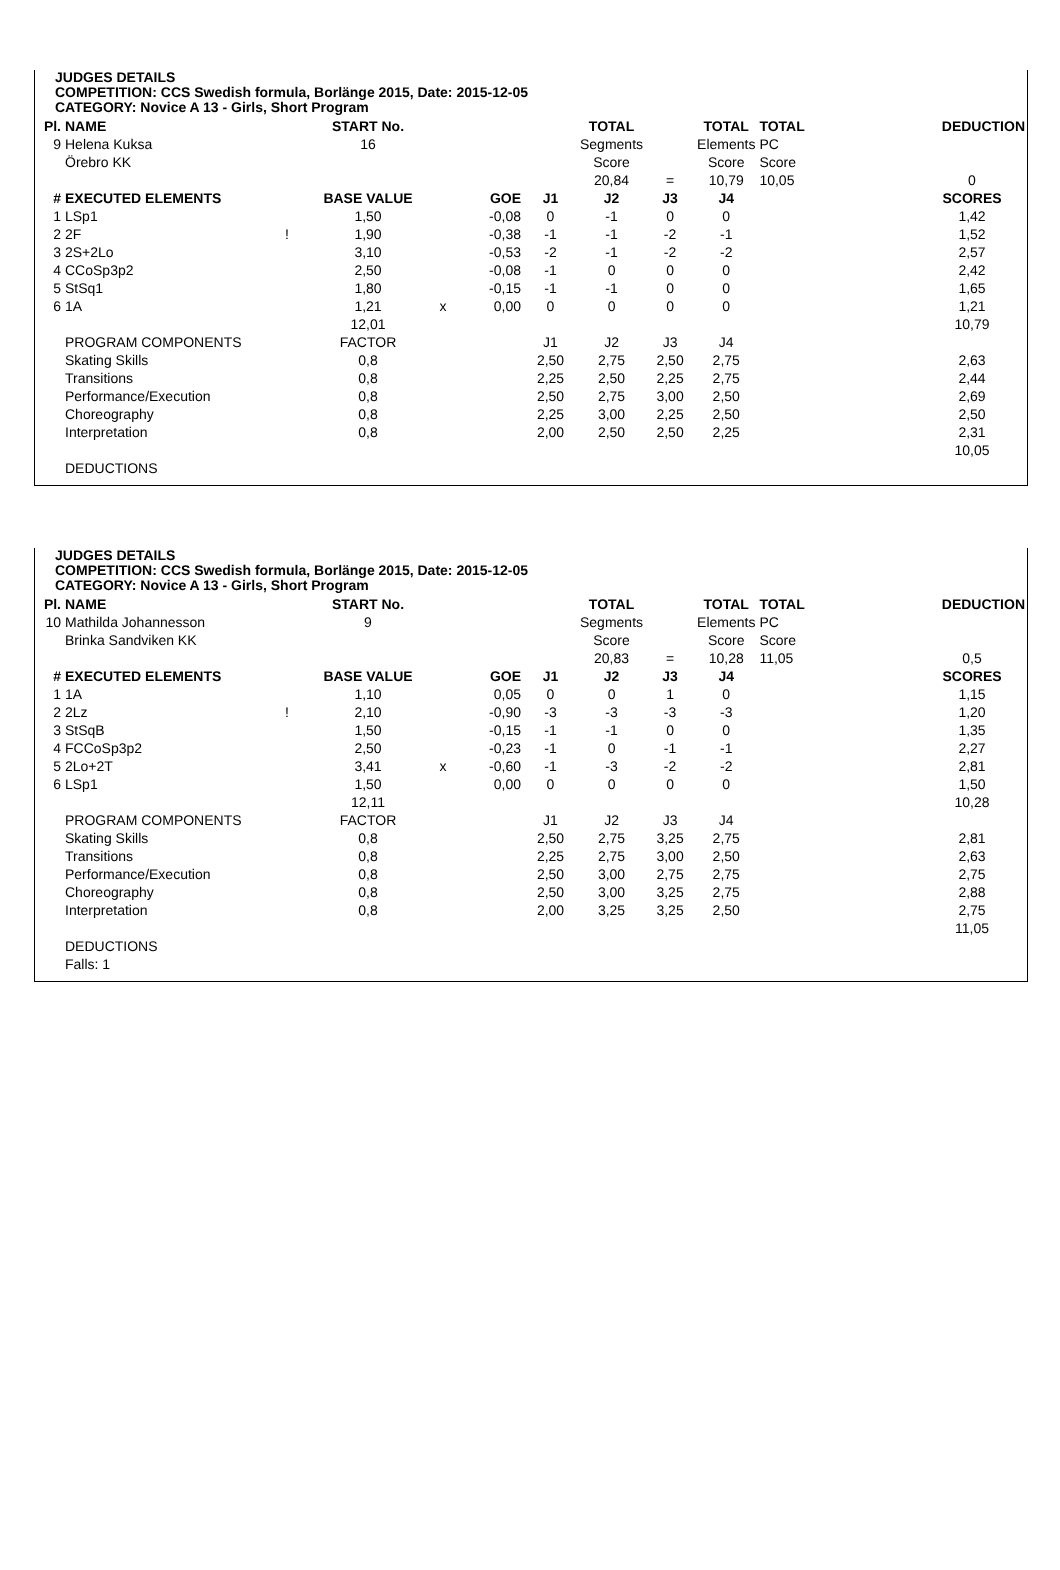JUDGES DETAILS
COMPETITION: CCS Swedish formula, Borlänge 2015, Date: 2015-12-05
CATEGORY: Novice A 13 - Girls, Short Program
| Pl. | NAME | | START No. | | | | TOTAL | | TOTAL | TOTAL | | DEDUCTION |
| 9 | Helena Kuksa | | 16 | | | | Segments | | Elements | PC | | |
| | Örebro KK | | | | | | Score | | Score | Score | | |
| | | | | | | | 20,84 | = | 10,79 | 10,05 | | 0 |
| # | EXECUTED ELEMENTS | | BASE VALUE | | GOE | J1 | J2 | J3 | J4 | | | SCORES |
| 1 | LSp1 | | 1,50 | | -0,08 | 0 | -1 | 0 | 0 | | | 1,42 |
| 2 | 2F | ! | 1,90 | | -0,38 | -1 | -1 | -2 | -1 | | | 1,52 |
| 3 | 2S+2Lo | | 3,10 | | -0,53 | -2 | -1 | -2 | -2 | | | 2,57 |
| 4 | CCoSp3p2 | | 2,50 | | -0,08 | -1 | 0 | 0 | 0 | | | 2,42 |
| 5 | StSq1 | | 1,80 | | -0,15 | -1 | -1 | 0 | 0 | | | 1,65 |
| 6 | 1A | | 1,21 | x | 0,00 | 0 | 0 | 0 | 0 | | | 1,21 |
| | | | 12,01 | | | | | | | | | 10,79 |
| | PROGRAM COMPONENTS | | FACTOR | | | J1 | J2 | J3 | J4 | | | |
| | Skating Skills | | 0,8 | | | 2,50 | 2,75 | 2,50 | 2,75 | | | 2,63 |
| | Transitions | | 0,8 | | | 2,25 | 2,50 | 2,25 | 2,75 | | | 2,44 |
| | Performance/Execution | | 0,8 | | | 2,50 | 2,75 | 3,00 | 2,50 | | | 2,69 |
| | Choreography | | 0,8 | | | 2,25 | 3,00 | 2,25 | 2,50 | | | 2,50 |
| | Interpretation | | 0,8 | | | 2,00 | 2,50 | 2,50 | 2,25 | | | 2,31 |
| | | | | | | | | | | | | 10,05 |
| | DEDUCTIONS | | | | | | | | | | | |
JUDGES DETAILS
COMPETITION: CCS Swedish formula, Borlänge 2015, Date: 2015-12-05
CATEGORY: Novice A 13 - Girls, Short Program
| Pl. | NAME | | START No. | | | | TOTAL | | TOTAL | TOTAL | | DEDUCTION |
| 10 | Mathilda Johannesson | | 9 | | | | Segments | | Elements | PC | | |
| | Brinka Sandviken KK | | | | | | Score | | Score | Score | | |
| | | | | | | | 20,83 | = | 10,28 | 11,05 | | 0,5 |
| # | EXECUTED ELEMENTS | | BASE VALUE | | GOE | J1 | J2 | J3 | J4 | | | SCORES |
| 1 | 1A | | 1,10 | | 0,05 | 0 | 0 | 1 | 0 | | | 1,15 |
| 2 | 2Lz | ! | 2,10 | | -0,90 | -3 | -3 | -3 | -3 | | | 1,20 |
| 3 | StSqB | | 1,50 | | -0,15 | -1 | -1 | 0 | 0 | | | 1,35 |
| 4 | FCCoSp3p2 | | 2,50 | | -0,23 | -1 | 0 | -1 | -1 | | | 2,27 |
| 5 | 2Lo+2T | | 3,41 | x | -0,60 | -1 | -3 | -2 | -2 | | | 2,81 |
| 6 | LSp1 | | 1,50 | | 0,00 | 0 | 0 | 0 | 0 | | | 1,50 |
| | | | 12,11 | | | | | | | | | 10,28 |
| | PROGRAM COMPONENTS | | FACTOR | | | J1 | J2 | J3 | J4 | | | |
| | Skating Skills | | 0,8 | | | 2,50 | 2,75 | 3,25 | 2,75 | | | 2,81 |
| | Transitions | | 0,8 | | | 2,25 | 2,75 | 3,00 | 2,50 | | | 2,63 |
| | Performance/Execution | | 0,8 | | | 2,50 | 3,00 | 2,75 | 2,75 | | | 2,75 |
| | Choreography | | 0,8 | | | 2,50 | 3,00 | 3,25 | 2,75 | | | 2,88 |
| | Interpretation | | 0,8 | | | 2,00 | 3,25 | 3,25 | 2,50 | | | 2,75 |
| | | | | | | | | | | | | 11,05 |
| | DEDUCTIONS | | | | | | | | | | | |
| | Falls: 1 | | | | | | | | | | | |